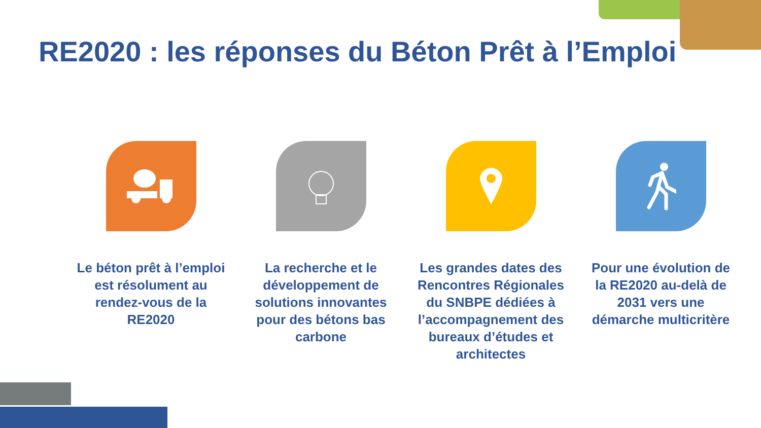RE2020 : les réponses du Béton Prêt à l’Emploi
Le béton prêt à l’emploi est résolument au rendez-vous de la RE2020
La recherche et le développement de solutions innovantes pour des bétons bas carbone
Les grandes dates des Rencontres Régionales du SNBPE dédiées à l’accompagnement des bureaux d’études et architectes
Pour une évolution de la RE2020 au-delà de 2031 vers une démarche multicritère